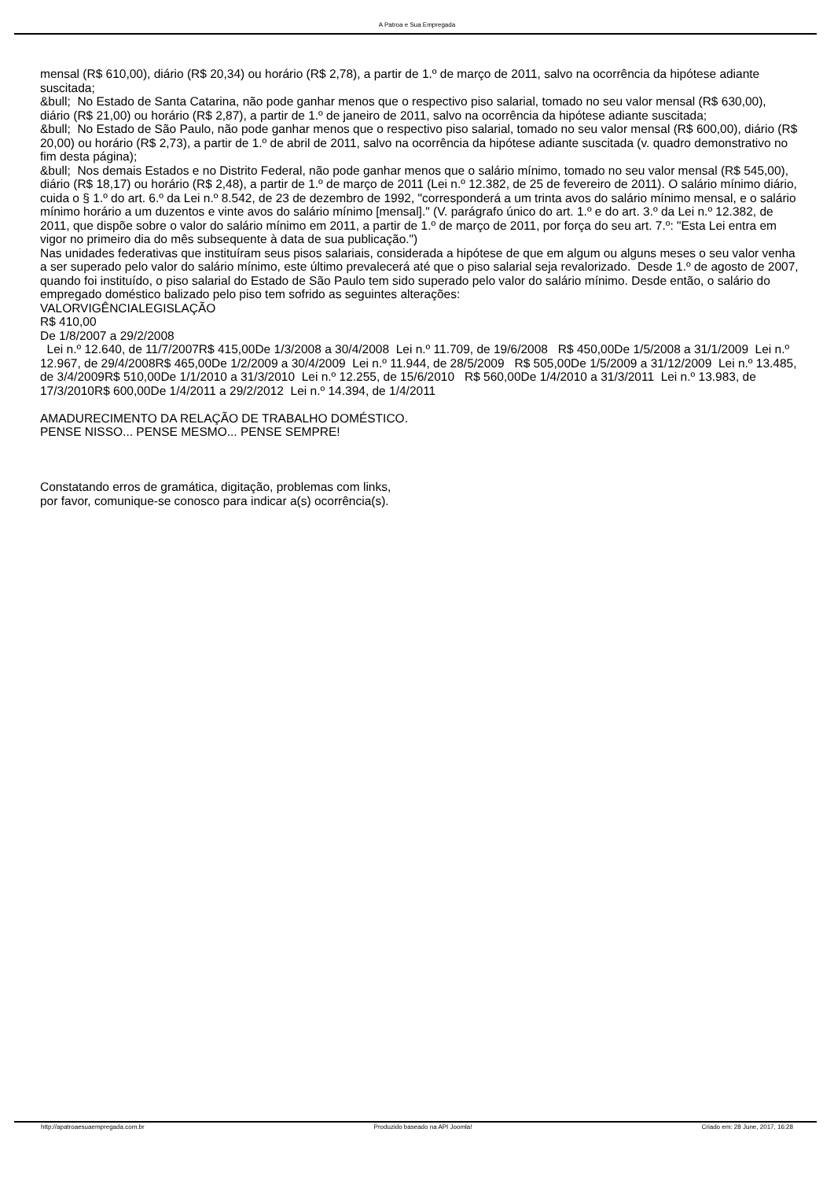A Patroa e Sua Empregada
mensal (R$ 610,00), diário (R$ 20,34) ou horário (R$ 2,78), a partir de 1.º de março de 2011, salvo na ocorrência da hipótese adiante suscitada;
&bull; No Estado de Santa Catarina, não pode ganhar menos que o respectivo piso salarial, tomado no seu valor mensal (R$ 630,00), diário (R$ 21,00) ou horário (R$ 2,87), a partir de 1.º de janeiro de 2011, salvo na ocorrência da hipótese adiante suscitada;
&bull; No Estado de São Paulo, não pode ganhar menos que o respectivo piso salarial, tomado no seu valor mensal (R$ 600,00), diário (R$ 20,00) ou horário (R$ 2,73), a partir de 1.º de abril de 2011, salvo na ocorrência da hipótese adiante suscitada (v. quadro demonstrativo no fim desta página);
&bull; Nos demais Estados e no Distrito Federal, não pode ganhar menos que o salário mínimo, tomado no seu valor mensal (R$ 545,00), diário (R$ 18,17) ou horário (R$ 2,48), a partir de 1.º de março de 2011 (Lei n.º 12.382, de 25 de fevereiro de 2011). O salário mínimo diário, cuida o § 1.º do art. 6.º da Lei n.º 8.542, de 23 de dezembro de 1992, "corresponderá a um trinta avos do salário mínimo mensal, e o salário mínimo horário a um duzentos e vinte avos do salário mínimo [mensal]." (V. parágrafo único do art. 1.º e do art. 3.º da Lei n.º 12.382, de 2011, que dispõe sobre o valor do salário mínimo em 2011, a partir de 1.º de março de 2011, por força do seu art. 7.º: "Esta Lei entra em vigor no primeiro dia do mês subsequente à data de sua publicação.")
Nas unidades federativas que instituíram seus pisos salariais, considerada a hipótese de que em algum ou alguns meses o seu valor venha a ser superado pelo valor do salário mínimo, este último prevalecerá até que o piso salarial seja revalorizado. Desde 1.º de agosto de 2007, quando foi instituído, o piso salarial do Estado de São Paulo tem sido superado pelo valor do salário mínimo. Desde então, o salário do empregado doméstico balizado pelo piso tem sofrido as seguintes alterações:
VALORVIGÊNCIALEGISLAÇÃO
R$ 410,00
De 1/8/2007 a 29/2/2008
Lei n.º 12.640, de 11/7/2007R$ 415,00De 1/3/2008 a 30/4/2008 Lei n.º 11.709, de 19/6/2008 R$ 450,00De 1/5/2008 a 31/1/2009 Lei n.º 12.967, de 29/4/2008R$ 465,00De 1/2/2009 a 30/4/2009 Lei n.º 11.944, de 28/5/2009 R$ 505,00De 1/5/2009 a 31/12/2009 Lei n.º 13.485, de 3/4/2009R$ 510,00De 1/1/2010 a 31/3/2010 Lei n.º 12.255, de 15/6/2010 R$ 560,00De 1/4/2010 a 31/3/2011 Lei n.º 13.983, de 17/3/2010R$ 600,00De 1/4/2011 a 29/2/2012 Lei n.º 14.394, de 1/4/2011
AMADURECIMENTO DA RELAÇÃO DE TRABALHO DOMÉSTICO.
PENSE NISSO... PENSE MESMO... PENSE SEMPRE!
Constatando erros de gramática, digitação, problemas com links,
por favor, comunique-se conosco para indicar a(s) ocorrência(s).
http://apatroaesuaempregada.com.br Produzido baseado na API Joomla! Criado em: 28 June, 2017, 16:28